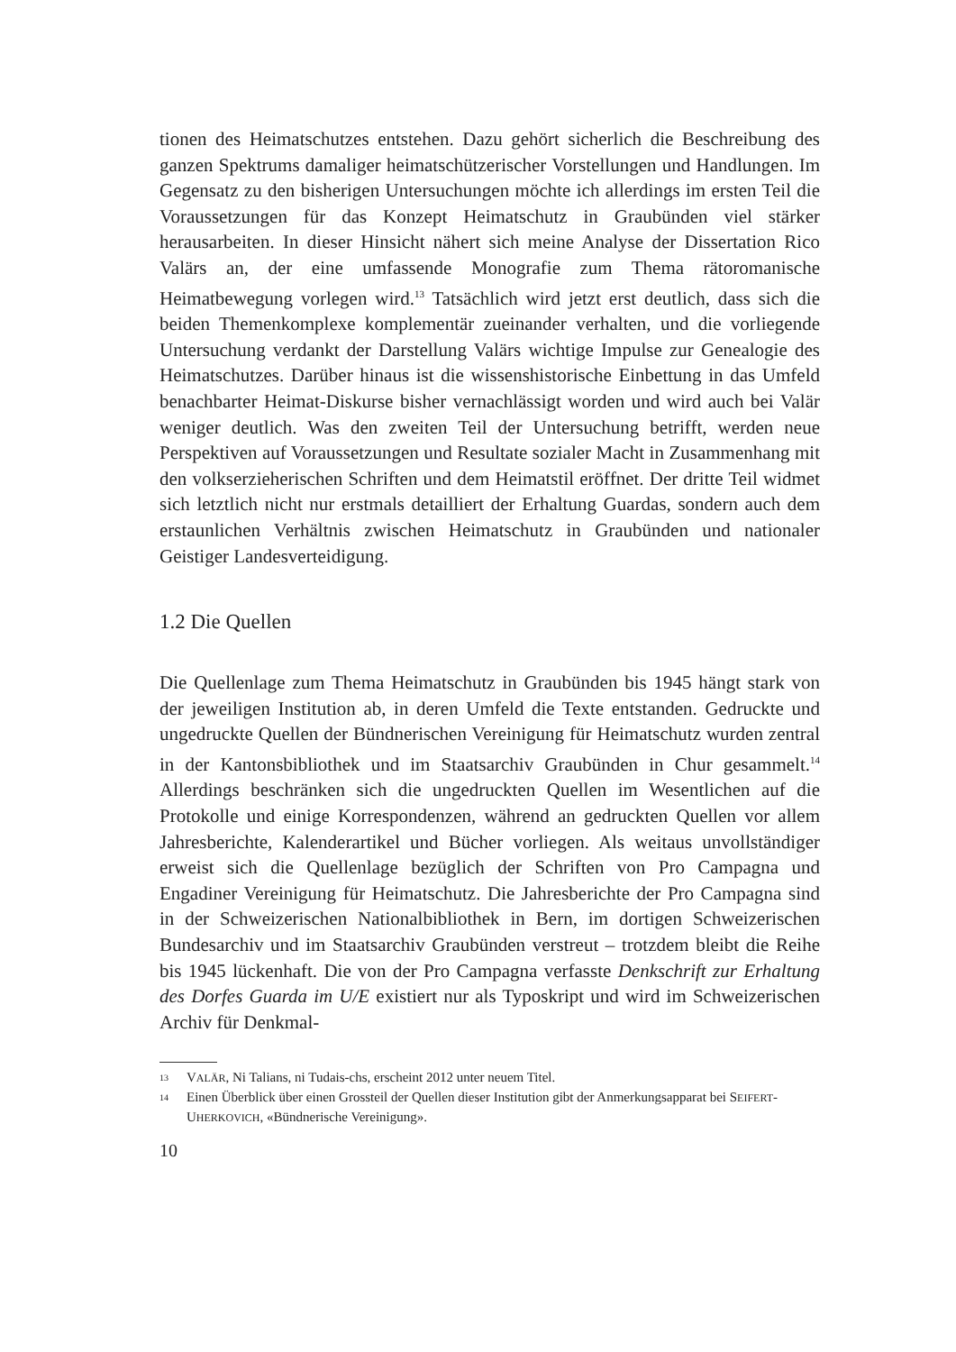tionen des Heimatschutzes entstehen. Dazu gehört sicherlich die Beschreibung des ganzen Spektrums damaliger heimatschützerischer Vorstellungen und Handlungen. Im Gegensatz zu den bisherigen Untersuchungen möchte ich allerdings im ersten Teil die Voraussetzungen für das Konzept Heimatschutz in Graubünden viel stärker herausarbeiten. In dieser Hinsicht nähert sich meine Analyse der Dissertation Rico Valärs an, der eine umfassende Monografie zum Thema rätoromanische Heimatbewegung vorlegen wird.<sup>13</sup> Tatsächlich wird jetzt erst deutlich, dass sich die beiden Themenkomplexe komplementär zueinander verhalten, und die vorliegende Untersuchung verdankt der Darstellung Valärs wichtige Impulse zur Genealogie des Heimatschutzes. Darüber hinaus ist die wissenshistorische Einbettung in das Umfeld benachbarter Heimat-Diskurse bisher vernachlässigt worden und wird auch bei Valär weniger deutlich. Was den zweiten Teil der Untersuchung betrifft, werden neue Perspektiven auf Voraussetzungen und Resultate sozialer Macht in Zusammenhang mit den volkserzieherischen Schriften und dem Heimatstil eröffnet. Der dritte Teil widmet sich letztlich nicht nur erstmals detailliert der Erhaltung Guardas, sondern auch dem erstaunlichen Verhältnis zwischen Heimatschutz in Graubünden und nationaler Geistiger Landesverteidigung.
1.2 Die Quellen
Die Quellenlage zum Thema Heimatschutz in Graubünden bis 1945 hängt stark von der jeweiligen Institution ab, in deren Umfeld die Texte entstanden. Gedruckte und ungedruckte Quellen der Bündnerischen Vereinigung für Heimatschutz wurden zentral in der Kantonsbibliothek und im Staatsarchiv Graubünden in Chur gesammelt.<sup>14</sup> Allerdings beschränken sich die ungedruckten Quellen im Wesentlichen auf die Protokolle und einige Korrespondenzen, während an gedruckten Quellen vor allem Jahresberichte, Kalenderartikel und Bücher vorliegen. Als weitaus unvollständiger erweist sich die Quellenlage bezüglich der Schriften von Pro Campagna und Engadiner Vereinigung für Heimatschutz. Die Jahresberichte der Pro Campagna sind in der Schweizerischen Nationalbibliothek in Bern, im dortigen Schweizerischen Bundesarchiv und im Staatsarchiv Graubünden verstreut – trotzdem bleibt die Reihe bis 1945 lückenhaft. Die von der Pro Campagna verfasste Denkschrift zur Erhaltung des Dorfes Guarda im U/E existiert nur als Typoskript und wird im Schweizerischen Archiv für Denkmal-
13 VALÄR, Ni Talians, ni Tudais-chs, erscheint 2012 unter neuem Titel.
14 Einen Überblick über einen Grossteil der Quellen dieser Institution gibt der Anmerkungsapparat bei SEIFERT-UHERKOVICH, «Bündnerische Vereinigung».
10